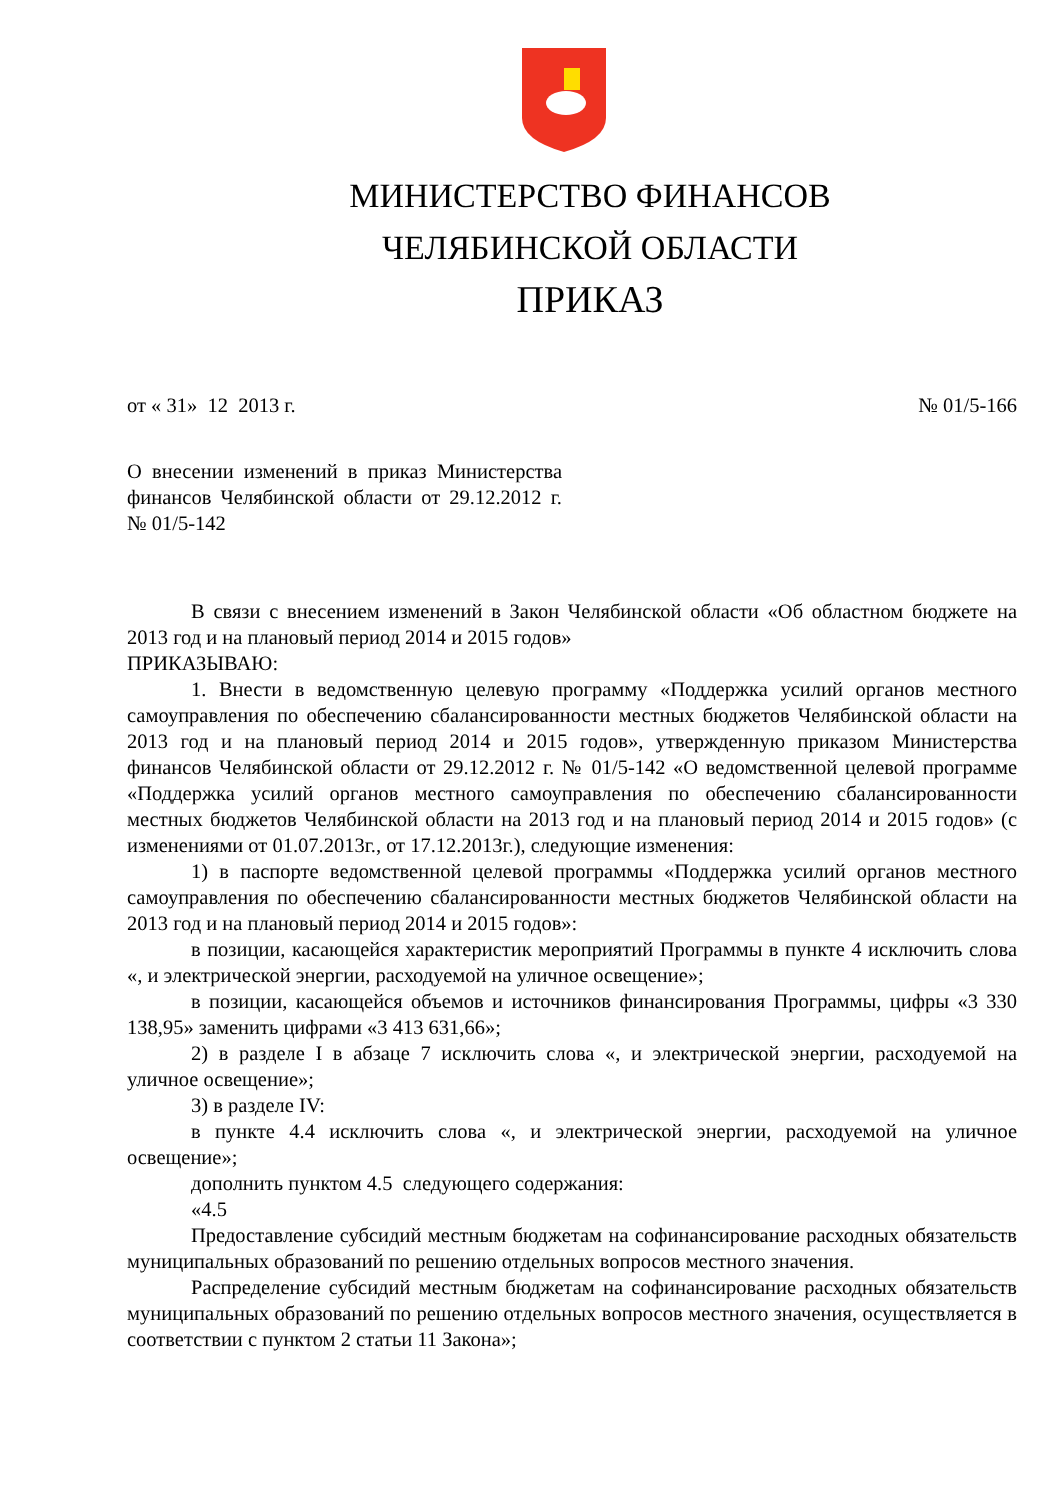МИНИСТЕРСТВО ФИНАНСОВ
ЧЕЛЯБИНСКОЙ ОБЛАСТИ
ПРИКАЗ
от « 31» 12 2013 г. № 01/5-166
О внесении изменений в приказ Министерства финансов Челябинской области от 29.12.2012 г. № 01/5-142
В связи с внесением изменений в Закон Челябинской области «Об областном бюджете на 2013 год и на плановый период 2014 и 2015 годов»
ПРИКАЗЫВАЮ:
1. Внести в ведомственную целевую программу «Поддержка усилий органов местного самоуправления по обеспечению сбалансированности местных бюджетов Челябинской области на 2013 год и на плановый период 2014 и 2015 годов», утвержденную приказом Министерства финансов Челябинской области от 29.12.2012 г. № 01/5-142 «О ведомственной целевой программе «Поддержка усилий органов местного самоуправления по обеспечению сбалансированности местных бюджетов Челябинской области на 2013 год и на плановый период 2014 и 2015 годов» (с изменениями от 01.07.2013г., от 17.12.2013г.), следующие изменения:
1) в паспорте ведомственной целевой программы «Поддержка усилий органов местного самоуправления по обеспечению сбалансированности местных бюджетов Челябинской области на 2013 год и на плановый период 2014 и 2015 годов»:
в позиции, касающейся характеристик мероприятий Программы в пункте 4 исключить слова «, и электрической энергии, расходуемой на уличное освещение»;
в позиции, касающейся объемов и источников финансирования Программы, цифры «3 330 138,95» заменить цифрами «3 413 631,66»;
2) в разделе I в абзаце 7 исключить слова «, и электрической энергии, расходуемой на уличное освещение»;
3) в разделе IV:
в пункте 4.4 исключить слова «, и электрической энергии, расходуемой на уличное освещение»;
дополнить пунктом 4.5 следующего содержания:
«4.5
Предоставление субсидий местным бюджетам на софинансирование расходных обязательств муниципальных образований по решению отдельных вопросов местного значения.
Распределение субсидий местным бюджетам на софинансирование расходных обязательств муниципальных образований по решению отдельных вопросов местного значения, осуществляется в соответствии с пунктом 2 статьи 11 Закона»;